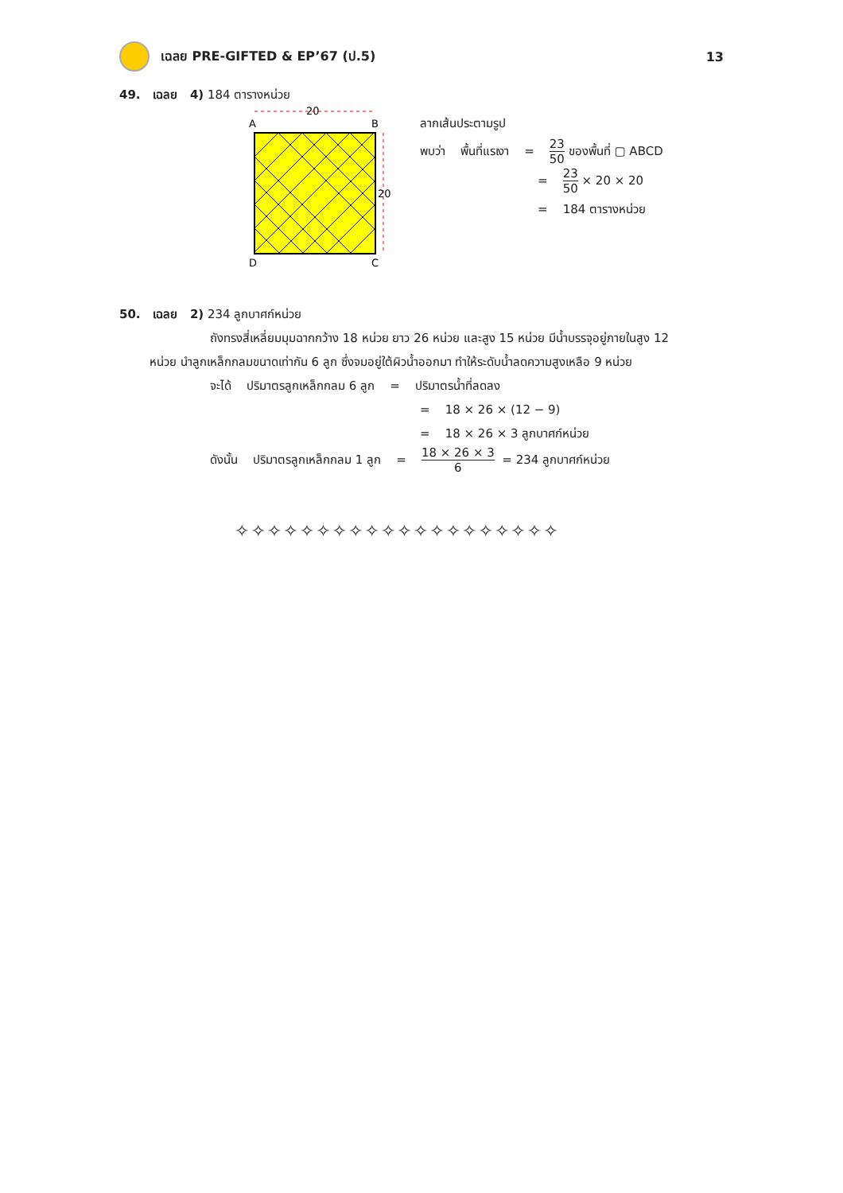เฉลย PRE-GIFTED & EP’67 (ป.5) 13
49. เฉลย 4) 184 ตารางหน่วย
20
A
B
20
D
C
ลากเส้นประตามรูป
พบว่า พื้นที่แรเงา = 23 50 ของพื้นที่ ▢ ABCD
= 23 50 × 20 × 20
= 184 ตารางหน่วย
50. เฉลย 2) 234 ลูกบาศก์หน่วย
ถังทรงสี่เหลี่ยมมุมฉากกว้าง 18 หน่วย ยาว 26 หน่วย และสูง 15 หน่วย มีน้ำบรรจุอยู่ภายในสูง 12
หน่วย นำลูกเหล็กกลมขนาดเท่ากัน 6 ลูก ซึ่งจมอยู่ใต้ผิวน้ำออกมา ทำให้ระดับน้ำลดความสูงเหลือ 9 หน่วย
จะได้ ปริมาตรลูกเหล็กกลม 6 ลูก = ปริมาตรน้ำที่ลดลง
= 18 × 26 × (12 − 9)
= 18 × 26 × 3 ลูกบาศก์หน่วย
ดังนั้น ปริมาตรลูกเหล็กกลม 1 ลูก = 18 × 26 × 3 6 = 234 ลูกบาศก์หน่วย
✧✧✧✧✧✧✧✧✧✧✧✧✧✧✧✧✧✧✧✧